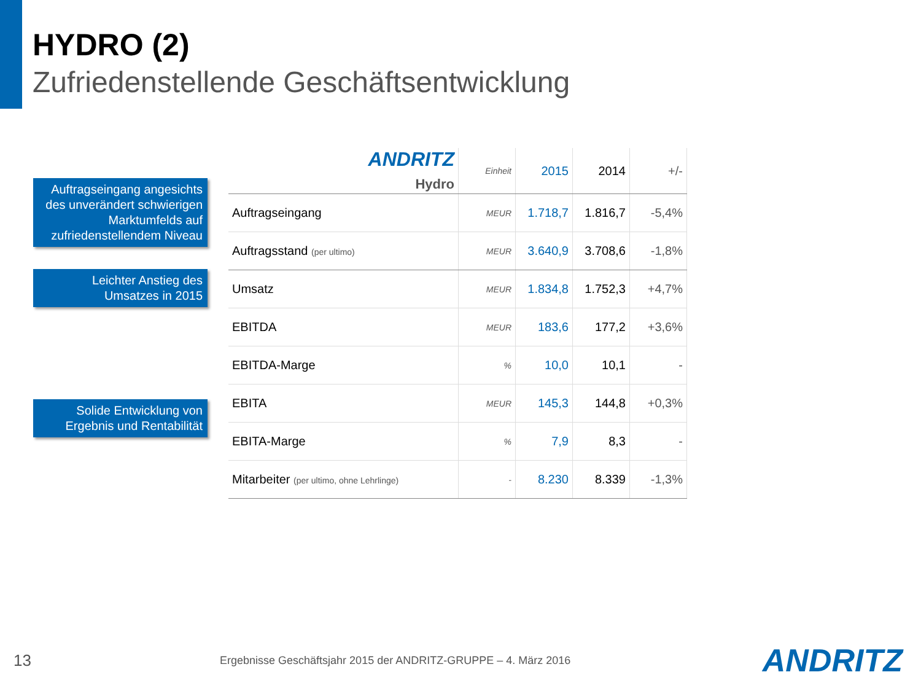HYDRO (2)
Zufriedenstellende Geschäftsentwicklung
Auftragseingang angesichts des unverändert schwierigen Marktumfelds auf zufriedenstellendem Niveau
Leichter Anstieg des Umsatzes in 2015
Solide Entwicklung von Ergebnis und Rentabilität
| ANDRITZ Hydro | Einheit | 2015 | 2014 | +/- |
| --- | --- | --- | --- | --- |
| Auftragseingang | MEUR | 1.718,7 | 1.816,7 | -5,4% |
| Auftragsstand (per ultimo) | MEUR | 3.640,9 | 3.708,6 | -1,8% |
| Umsatz | MEUR | 1.834,8 | 1.752,3 | +4,7% |
| EBITDA | MEUR | 183,6 | 177,2 | +3,6% |
| EBITDA-Marge | % | 10,0 | 10,1 | - |
| EBITA | MEUR | 145,3 | 144,8 | +0,3% |
| EBITA-Marge | % | 7,9 | 8,3 | - |
| Mitarbeiter (per ultimo, ohne Lehrlinge) | - | 8.230 | 8.339 | -1,3% |
13 Ergebnisse Geschäftsjahr 2015 der ANDRITZ-GRUPPE – 4. März 2016 ANDRITZ